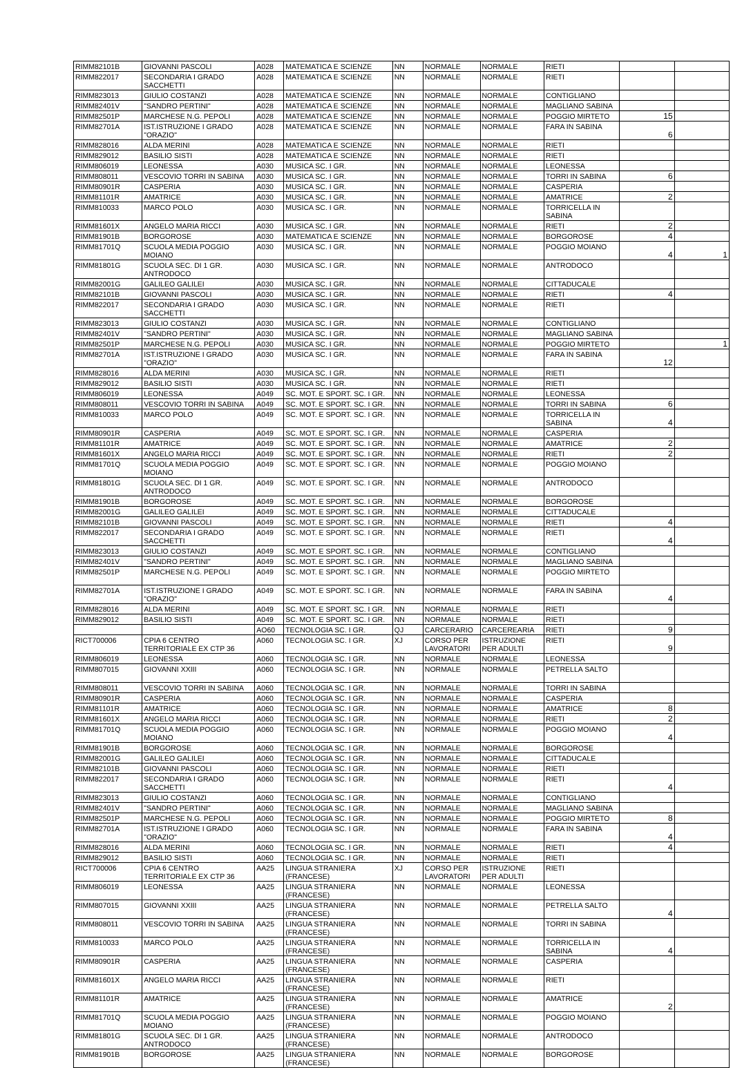| RIMM82101B | GIOVANNI PASCOLI | A028 | MATEMATICA E SCIENZE | NN | NORMALE | NORMALE | RIETI | | |
| RIMM822017 | SECONDARIA I GRADO SACCHETTI | A028 | MATEMATICA E SCIENZE | NN | NORMALE | NORMALE | RIETI | | |
| RIMM823013 | GIULIO COSTANZI | A028 | MATEMATICA E SCIENZE | NN | NORMALE | NORMALE | CONTIGLIANO | | |
| RIMM82401V | "SANDRO PERTINI" | A028 | MATEMATICA E SCIENZE | NN | NORMALE | NORMALE | MAGLIANO SABINA | | |
| RIMM82501P | MARCHESE N.G. PEPOLI | A028 | MATEMATICA E SCIENZE | NN | NORMALE | NORMALE | POGGIO MIRTETO | 15 | |
| RIMM82701A | IST.ISTRUZIONE I GRADO "ORAZIO" | A028 | MATEMATICA E SCIENZE | NN | NORMALE | NORMALE | FARA IN SABINA | 6 | |
| RIMM828016 | ALDA MERINI | A028 | MATEMATICA E SCIENZE | NN | NORMALE | NORMALE | RIETI | | |
| RIMM829012 | BASILIO SISTI | A028 | MATEMATICA E SCIENZE | NN | NORMALE | NORMALE | RIETI | | |
| RIMM806019 | LEONESSA | A030 | MUSICA SC. I GR. | NN | NORMALE | NORMALE | LEONESSA | | |
| RIMM808011 | VESCOVIO TORRI IN SABINA | A030 | MUSICA SC. I GR. | NN | NORMALE | NORMALE | TORRI IN SABINA | 6 | |
| RIMM80901R | CASPERIA | A030 | MUSICA SC. I GR. | NN | NORMALE | NORMALE | CASPERIA | | |
| RIMM81101R | AMATRICE | A030 | MUSICA SC. I GR. | NN | NORMALE | NORMALE | AMATRICE | 2 | |
| RIMM810033 | MARCO POLO | A030 | MUSICA SC. I GR. | NN | NORMALE | NORMALE | TORRICELLA IN SABINA | | |
| RIMM81601X | ANGELO MARIA RICCI | A030 | MUSICA SC. I GR. | NN | NORMALE | NORMALE | RIETI | 2 | |
| RIMM81901B | BORGOROSE | A030 | MATEMATICA E SCIENZE | NN | NORMALE | NORMALE | BORGOROSE | 4 | |
| RIMM81701Q | SCUOLA MEDIA POGGIO MOIANO | A030 | MUSICA SC. I GR. | NN | NORMALE | NORMALE | POGGIO MOIANO | 4 | 1 |
| RIMM81801G | SCUOLA SEC. DI 1 GR. ANTRODOCO | A030 | MUSICA SC. I GR. | NN | NORMALE | NORMALE | ANTRODOCO | | |
| RIMM82001G | GALILEO GALILEI | A030 | MUSICA SC. I GR. | NN | NORMALE | NORMALE | CITTADUCALE | | |
| RIMM82101B | GIOVANNI PASCOLI | A030 | MUSICA SC. I GR. | NN | NORMALE | NORMALE | RIETI | 4 | |
| RIMM822017 | SECONDARIA I GRADO SACCHETTI | A030 | MUSICA SC. I GR. | NN | NORMALE | NORMALE | RIETI | | |
| RIMM823013 | GIULIO COSTANZI | A030 | MUSICA SC. I GR. | NN | NORMALE | NORMALE | CONTIGLIANO | | |
| RIMM82401V | "SANDRO PERTINI" | A030 | MUSICA SC. I GR. | NN | NORMALE | NORMALE | MAGLIANO SABINA | | |
| RIMM82501P | MARCHESE N.G. PEPOLI | A030 | MUSICA SC. I GR. | NN | NORMALE | NORMALE | POGGIO MIRTETO | | 1 |
| RIMM82701A | IST.ISTRUZIONE I GRADO "ORAZIO" | A030 | MUSICA SC. I GR. | NN | NORMALE | NORMALE | FARA IN SABINA | 12 | |
| RIMM828016 | ALDA MERINI | A030 | MUSICA SC. I GR. | NN | NORMALE | NORMALE | RIETI | | |
| RIMM829012 | BASILIO SISTI | A030 | MUSICA SC. I GR. | NN | NORMALE | NORMALE | RIETI | | |
| RIMM806019 | LEONESSA | A049 | SC. MOT. E SPORT. SC. I GR. | NN | NORMALE | NORMALE | LEONESSA | | |
| RIMM808011 | VESCOVIO TORRI IN SABINA | A049 | SC. MOT. E SPORT. SC. I GR. | NN | NORMALE | NORMALE | TORRI IN SABINA | 6 | |
| RIMM810033 | MARCO POLO | A049 | SC. MOT. E SPORT. SC. I GR. | NN | NORMALE | NORMALE | TORRICELLA IN SABINA | 4 | |
| RIMM80901R | CASPERIA | A049 | SC. MOT. E SPORT. SC. I GR. | NN | NORMALE | NORMALE | CASPERIA | | |
| RIMM81101R | AMATRICE | A049 | SC. MOT. E SPORT. SC. I GR. | NN | NORMALE | NORMALE | AMATRICE | 2 | |
| RIMM81601X | ANGELO MARIA RICCI | A049 | SC. MOT. E SPORT. SC. I GR. | NN | NORMALE | NORMALE | RIETI | 2 | |
| RIMM81701Q | SCUOLA MEDIA POGGIO MOIANO | A049 | SC. MOT. E SPORT. SC. I GR. | NN | NORMALE | NORMALE | POGGIO MOIANO | | |
| RIMM81801G | SCUOLA SEC. DI 1 GR. ANTRODOCO | A049 | SC. MOT. E SPORT. SC. I GR. | NN | NORMALE | NORMALE | ANTRODOCO | | |
| RIMM81901B | BORGOROSE | A049 | SC. MOT. E SPORT. SC. I GR. | NN | NORMALE | NORMALE | BORGOROSE | | |
| RIMM82001G | GALILEO GALILEI | A049 | SC. MOT. E SPORT. SC. I GR. | NN | NORMALE | NORMALE | CITTADUCALE | | |
| RIMM82101B | GIOVANNI PASCOLI | A049 | SC. MOT. E SPORT. SC. I GR. | NN | NORMALE | NORMALE | RIETI | 4 | |
| RIMM822017 | SECONDARIA I GRADO SACCHETTI | A049 | SC. MOT. E SPORT. SC. I GR. | NN | NORMALE | NORMALE | RIETI | 4 | |
| RIMM823013 | GIULIO COSTANZI | A049 | SC. MOT. E SPORT. SC. I GR. | NN | NORMALE | NORMALE | CONTIGLIANO | | |
| RIMM82401V | "SANDRO PERTINI" | A049 | SC. MOT. E SPORT. SC. I GR. | NN | NORMALE | NORMALE | MAGLIANO SABINA | | |
| RIMM82501P | MARCHESE N.G. PEPOLI | A049 | SC. MOT. E SPORT. SC. I GR. | NN | NORMALE | NORMALE | POGGIO MIRTETO | | |
| RIMM82701A | IST.ISTRUZIONE I GRADO "ORAZIO" | A049 | SC. MOT. E SPORT. SC. I GR. | NN | NORMALE | NORMALE | FARA IN SABINA | 4 | |
| RIMM828016 | ALDA MERINI | A049 | SC. MOT. E SPORT. SC. I GR. | NN | NORMALE | NORMALE | RIETI | | |
| RIMM829012 | BASILIO SISTI | A049 | SC. MOT. E SPORT. SC. I GR. | NN | NORMALE | NORMALE | RIETI | | |
| | | AO60 | TECNOLOGIA SC. I GR. | QJ | CARCERARIO | CARCEREARIA | RIETI | 9 | |
| RICT700006 | CPIA 6 CENTRO TERRITORIALE EX CTP 36 | A060 | TECNOLOGIA SC. I GR. | XJ | CORSO PER LAVORATORI | ISTRUZIONE PER ADULTI | RIETI | 9 | |
| RIMM806019 | LEONESSA | A060 | TECNOLOGIA SC. I GR. | NN | NORMALE | NORMALE | LEONESSA | | |
| RIMM807015 | GIOVANNI XXIII | A060 | TECNOLOGIA SC. I GR. | NN | NORMALE | NORMALE | PETRELLA SALTO | | |
| RIMM808011 | VESCOVIO TORRI IN SABINA | A060 | TECNOLOGIA SC. I GR. | NN | NORMALE | NORMALE | TORRI IN SABINA | | |
| RIMM80901R | CASPERIA | A060 | TECNOLOGIA SC. I GR. | NN | NORMALE | NORMALE | CASPERIA | | |
| RIMM81101R | AMATRICE | A060 | TECNOLOGIA SC. I GR. | NN | NORMALE | NORMALE | AMATRICE | 8 | |
| RIMM81601X | ANGELO MARIA RICCI | A060 | TECNOLOGIA SC. I GR. | NN | NORMALE | NORMALE | RIETI | 2 | |
| RIMM81701Q | SCUOLA MEDIA POGGIO MOIANO | A060 | TECNOLOGIA SC. I GR. | NN | NORMALE | NORMALE | POGGIO MOIANO | 4 | |
| RIMM81901B | BORGOROSE | A060 | TECNOLOGIA SC. I GR. | NN | NORMALE | NORMALE | BORGOROSE | | |
| RIMM82001G | GALILEO GALILEI | A060 | TECNOLOGIA SC. I GR. | NN | NORMALE | NORMALE | CITTADUCALE | | |
| RIMM82101B | GIOVANNI PASCOLI | A060 | TECNOLOGIA SC. I GR. | NN | NORMALE | NORMALE | RIETI | | |
| RIMM822017 | SECONDARIA I GRADO SACCHETTI | A060 | TECNOLOGIA SC. I GR. | NN | NORMALE | NORMALE | RIETI | 4 | |
| RIMM823013 | GIULIO COSTANZI | A060 | TECNOLOGIA SC. I GR. | NN | NORMALE | NORMALE | CONTIGLIANO | | |
| RIMM82401V | "SANDRO PERTINI" | A060 | TECNOLOGIA SC. I GR. | NN | NORMALE | NORMALE | MAGLIANO SABINA | | |
| RIMM82501P | MARCHESE N.G. PEPOLI | A060 | TECNOLOGIA SC. I GR. | NN | NORMALE | NORMALE | POGGIO MIRTETO | 8 | |
| RIMM82701A | IST.ISTRUZIONE I GRADO "ORAZIO" | A060 | TECNOLOGIA SC. I GR. | NN | NORMALE | NORMALE | FARA IN SABINA | 4 | |
| RIMM828016 | ALDA MERINI | A060 | TECNOLOGIA SC. I GR. | NN | NORMALE | NORMALE | RIETI | 4 | |
| RIMM829012 | BASILIO SISTI | A060 | TECNOLOGIA SC. I GR. | NN | NORMALE | NORMALE | RIETI | | |
| RICT700006 | CPIA 6 CENTRO TERRITORIALE EX CTP 36 | AA25 | LINGUA STRANIERA (FRANCESE) | XJ | CORSO PER LAVORATORI | ISTRUZIONE PER ADULTI | RIETI | | |
| RIMM806019 | LEONESSA | AA25 | LINGUA STRANIERA (FRANCESE) | NN | NORMALE | NORMALE | LEONESSA | | |
| RIMM807015 | GIOVANNI XXIII | AA25 | LINGUA STRANIERA (FRANCESE) | NN | NORMALE | NORMALE | PETRELLA SALTO | 4 | |
| RIMM808011 | VESCOVIO TORRI IN SABINA | AA25 | LINGUA STRANIERA (FRANCESE) | NN | NORMALE | NORMALE | TORRI IN SABINA | | |
| RIMM810033 | MARCO POLO | AA25 | LINGUA STRANIERA (FRANCESE) | NN | NORMALE | NORMALE | TORRICELLA IN SABINA | 4 | |
| RIMM80901R | CASPERIA | AA25 | LINGUA STRANIERA (FRANCESE) | NN | NORMALE | NORMALE | CASPERIA | | |
| RIMM81601X | ANGELO MARIA RICCI | AA25 | LINGUA STRANIERA (FRANCESE) | NN | NORMALE | NORMALE | RIETI | | |
| RIMM81101R | AMATRICE | AA25 | LINGUA STRANIERA (FRANCESE) | NN | NORMALE | NORMALE | AMATRICE | 2 | |
| RIMM81701Q | SCUOLA MEDIA POGGIO MOIANO | AA25 | LINGUA STRANIERA (FRANCESE) | NN | NORMALE | NORMALE | POGGIO MOIANO | | |
| RIMM81801G | SCUOLA SEC. DI 1 GR. ANTRODOCO | AA25 | LINGUA STRANIERA (FRANCESE) | NN | NORMALE | NORMALE | ANTRODOCO | | |
| RIMM81901B | BORGOROSE | AA25 | LINGUA STRANIERA (FRANCESE) | NN | NORMALE | NORMALE | BORGOROSE | | |